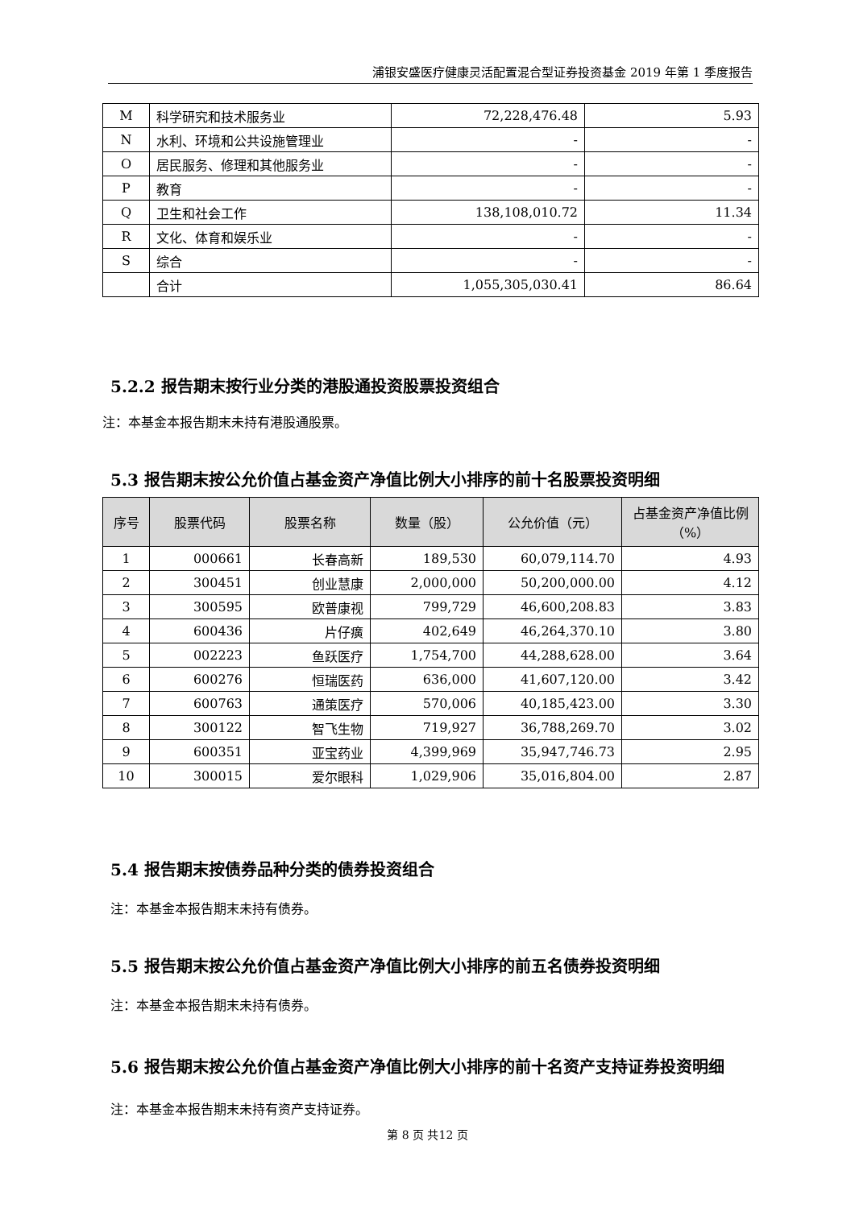浦银安盛医疗健康灵活配置混合型证券投资基金 2019 年第 1 季度报告
| M | 科学研究和技术服务业 | 72,228,476.48 | 5.93 |
| N | 水利、环境和公共设施管理业 | - | - |
| O | 居民服务、修理和其他服务业 | - | - |
| P | 教育 | - | - |
| Q | 卫生和社会工作 | 138,108,010.72 | 11.34 |
| R | 文化、体育和娱乐业 | - | - |
| S | 综合 | - | - |
| | 合计 | 1,055,305,030.41 | 86.64 |
5.2.2 报告期末按行业分类的港股通投资股票投资组合
注：本基金本报告期末未持有港股通股票。
5.3 报告期末按公允价值占基金资产净值比例大小排序的前十名股票投资明细
| 序号 | 股票代码 | 股票名称 | 数量（股） | 公允价值（元） | 占基金资产净值比例（%） |
| --- | --- | --- | --- | --- | --- |
| 1 | 000661 | 长春高新 | 189,530 | 60,079,114.70 | 4.93 |
| 2 | 300451 | 创业慧康 | 2,000,000 | 50,200,000.00 | 4.12 |
| 3 | 300595 | 欧普康视 | 799,729 | 46,600,208.83 | 3.83 |
| 4 | 600436 | 片仔癀 | 402,649 | 46,264,370.10 | 3.80 |
| 5 | 002223 | 鱼跃医疗 | 1,754,700 | 44,288,628.00 | 3.64 |
| 6 | 600276 | 恒瑞医药 | 636,000 | 41,607,120.00 | 3.42 |
| 7 | 600763 | 通策医疗 | 570,006 | 40,185,423.00 | 3.30 |
| 8 | 300122 | 智飞生物 | 719,927 | 36,788,269.70 | 3.02 |
| 9 | 600351 | 亚宝药业 | 4,399,969 | 35,947,746.73 | 2.95 |
| 10 | 300015 | 爱尔眼科 | 1,029,906 | 35,016,804.00 | 2.87 |
5.4 报告期末按债券品种分类的债券投资组合
注：本基金本报告期末未持有债券。
5.5 报告期末按公允价值占基金资产净值比例大小排序的前五名债券投资明细
注：本基金本报告期末未持有债券。
5.6 报告期末按公允价值占基金资产净值比例大小排序的前十名资产支持证券投资明细
注：本基金本报告期末未持有资产支持证券。
第 8 页 共12 页